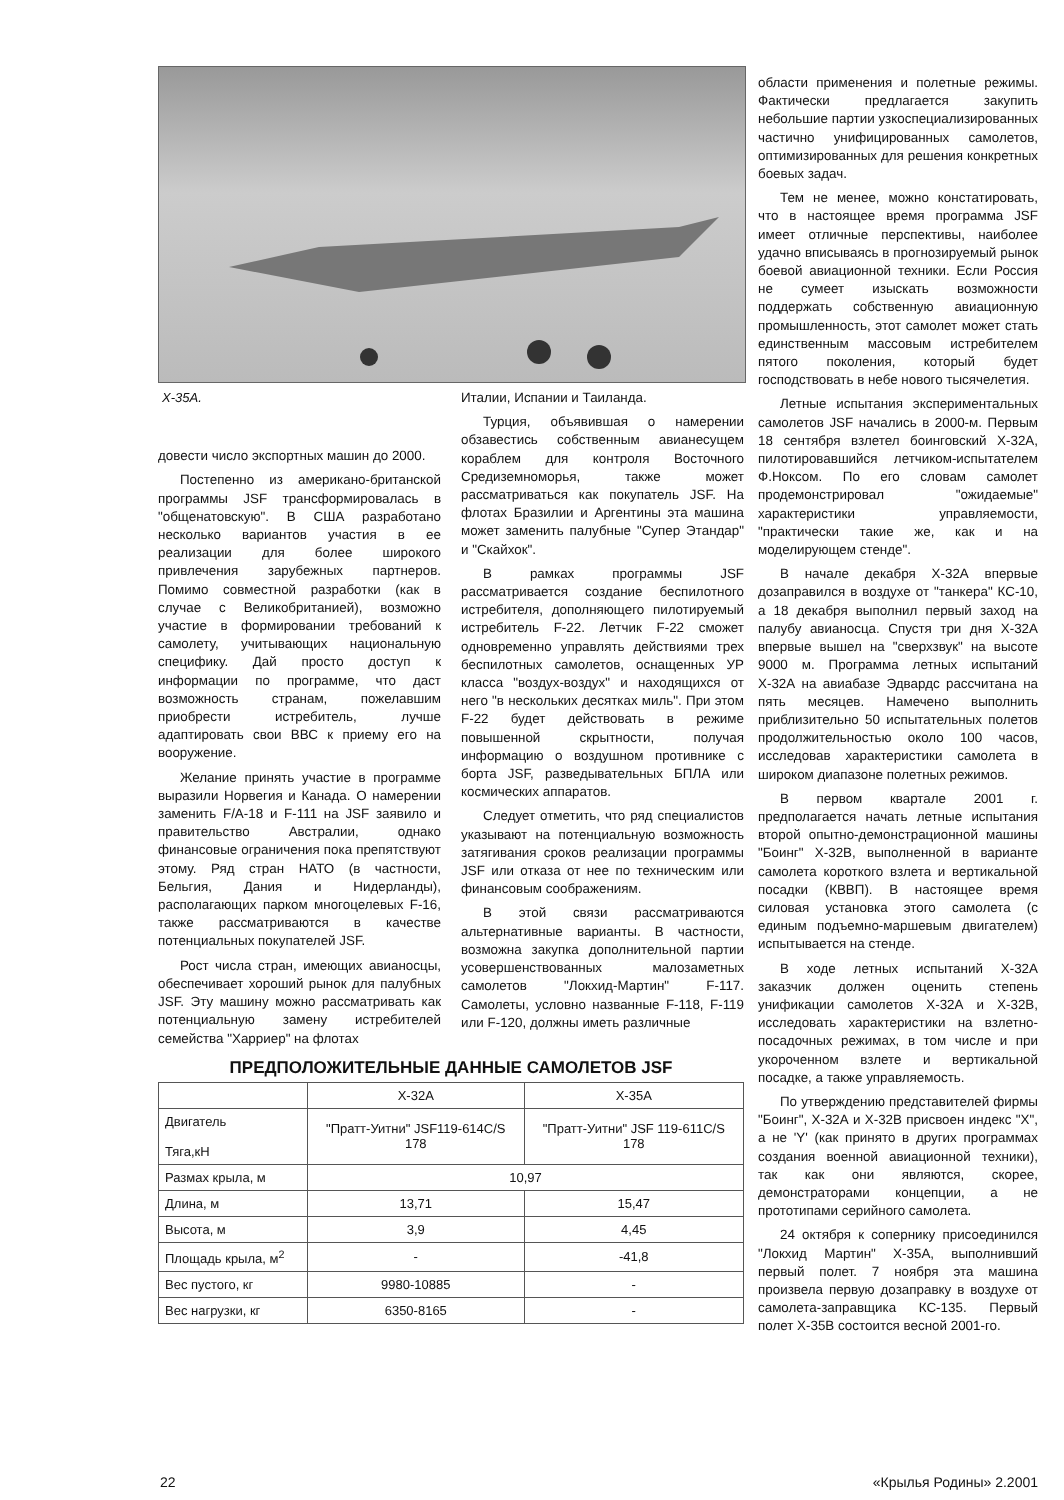Х-35А.
довести число экспортных машин до 2000.
Постепенно из американо-британской программы JSF трансформировалась в "общенатовскую". В США разработано несколько вариантов участия в ее реализации для более широкого привлечения зарубежных партнеров. Помимо совместной разработки (как в случае с Великобританией), возможно участие в формировании требований к самолету, учитывающих национальную специфику. Дай просто доступ к информации по программе, что даст возможность странам, пожелавшим приобрести истребитель, лучше адаптировать свои ВВС к приему его на вооружение.
Желание принять участие в программе выразили Норвегия и Канада. О намерении заменить F/A-18 и F-111 на JSF заявило и правительство Австралии, однако финансовые ограничения пока препятствуют этому. Ряд стран НАТО (в частности, Бельгия, Дания и Нидерланды), располагающих парком многоцелевых F-16, также рассматриваются в качестве потенциальных покупателей JSF.
Рост числа стран, имеющих авианосцы, обеспечивает хороший рынок для палубных JSF. Эту машину можно рассматривать как потенциальную замену истребителей семейства "Харриер" на флотах
Италии, Испании и Таиланда.
Турция, объявившая о намерении обзавестись собственным авианесущем кораблем для контроля Восточного Средиземноморья, также может рассматриваться как покупатель JSF. На флотах Бразилии и Аргентины эта машина может заменить палубные "Супер Этандар" и "Скайхок".
В рамках программы JSF рассматривается создание беспилотного истребителя, дополняющего пилотируемый истребитель F-22. Летчик F-22 сможет одновременно управлять действиями трех беспилотных самолетов, оснащенных УР класса "воздух-воздух" и находящихся от него "в нескольких десятках миль". При этом F-22 будет действовать в режиме повышенной скрытности, получая информацию о воздушном противнике с борта JSF, разведывательных БПЛА или космических аппаратов.
Следует отметить, что ряд специалистов указывают на потенциальную возможность затягивания сроков реализации программы JSF или отказа от нее по техническим или финансовым соображениям.
В этой связи рассматриваются альтернативные варианты. В частности, возможна закупка дополнительной партии усовершенствованных малозаметных самолетов "Локхид-Мартин" F-117. Самолеты, условно названные F-118, F-119 или F-120, должны иметь различные
ПРЕДПОЛОЖИТЕЛЬНЫЕ ДАННЫЕ САМОЛЕТОВ JSF
| | Х-32А | Х-35А |
| --- | --- | --- |
| Двигатель Тяга,кН | "Пратт-Уитни" JSF119-614C/S 178 | "Пратт-Уитни" JSF 119-611C/S 178 |
| Размах крыла, м | 10,97 | |
| Длина, м | 13,71 | 15,47 |
| Высота, м | 3,9 | 4,45 |
| Площадь крыла, м<sup>2</sup> | - | -41,8 |
| Вес пустого, кг | 9980-10885 | - |
| Вес нагрузки, кг | 6350-8165 | - |
области применения и полетные режимы. Фактически предлагается закупить небольшие партии узкоспециализированных частично унифицированных самолетов, оптимизированных для решения конкретных боевых задач.
Тем не менее, можно констатировать, что в настоящее время программа JSF имеет отличные перспективы, наиболее удачно вписываясь в прогнозируемый рынок боевой авиационной техники. Если Россия не сумеет изыскать возможности поддержать собственную авиационную промышленность, этот самолет может стать единственным массовым истребителем пятого поколения, который будет господствовать в небе нового тысячелетия.
Летные испытания экспериментальных самолетов JSF начались в 2000-м. Первым 18 сентября взлетел боинговский Х-32А, пилотировавшийся летчиком-испытателем Ф.Ноксом. По его словам самолет продемонстрировал "ожидаемые" характеристики управляемости, "практически такие же, как и на моделирующем стенде".
В начале декабря Х-32А впервые дозаправился в воздухе от "танкера" КС-10, а 18 декабря выполнил первый заход на палубу авианосца. Спустя три дня Х-32А впервые вышел на "сверхзвук" на высоте 9000 м. Программа летных испытаний Х-32А на авиабазе Эдвардс рассчитана на пять месяцев. Намечено выполнить приблизительно 50 испытательных полетов продолжительностью около 100 часов, исследовав характеристики самолета в широком диапазоне полетных режимов.
В первом квартале 2001 г. предполагается начать летные испытания второй опытно-демонстрационной машины "Боинг" Х-32В, выполненной в варианте самолета короткого взлета и вертикальной посадки (КВВП). В настоящее время силовая установка этого самолета (с единым подъемно-маршевым двигателем) испытывается на стенде.
В ходе летных испытаний Х-32А заказчик должен оценить степень унификации самолетов Х-32А и Х-32В, исследовать характеристики на взлетно-посадочных режимах, в том числе и при укороченном взлете и вертикальной посадке, а также управляемость.
По утверждению представителей фирмы "Боинг", Х-32А и Х-32В присвоен индекс "X", а не 'Y' (как принято в других программах создания военной авиационной техники), так как они являются, скорее, демонстраторами концепции, а не прототипами серийного самолета.
24 октября к сопернику присоединился "Локхид Мартин" Х-35А, выполнивший первый полет. 7 ноября эта машина произвела первую дозаправку в воздухе от самолета-заправщика КС-135. Первый полет Х-35В состоится весной 2001-го.
22 «Крылья Родины» 2.2001